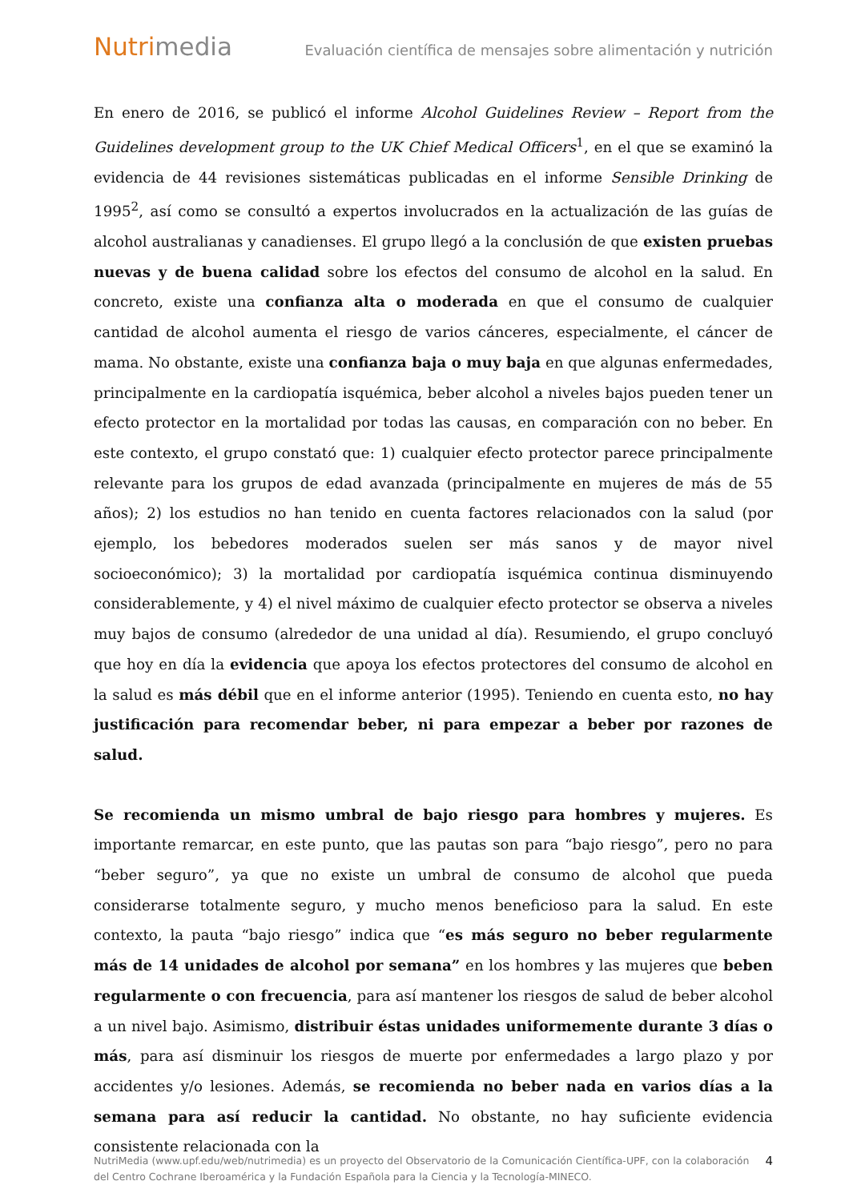Nutrimedia
Evaluación científica de mensajes sobre alimentación y nutrición
En enero de 2016, se publicó el informe Alcohol Guidelines Review – Report from the Guidelines development group to the UK Chief Medical Officers<sup>1</sup>, en el que se examinó la evidencia de 44 revisiones sistemáticas publicadas en el informe Sensible Drinking de 1995<sup>2</sup>, así como se consultó a expertos involucrados en la actualización de las guías de alcohol australianas y canadienses. El grupo llegó a la conclusión de que existen pruebas nuevas y de buena calidad sobre los efectos del consumo de alcohol en la salud. En concreto, existe una confianza alta o moderada en que el consumo de cualquier cantidad de alcohol aumenta el riesgo de varios cánceres, especialmente, el cáncer de mama. No obstante, existe una confianza baja o muy baja en que algunas enfermedades, principalmente en la cardiopatía isquémica, beber alcohol a niveles bajos pueden tener un efecto protector en la mortalidad por todas las causas, en comparación con no beber. En este contexto, el grupo constató que: 1) cualquier efecto protector parece principalmente relevante para los grupos de edad avanzada (principalmente en mujeres de más de 55 años); 2) los estudios no han tenido en cuenta factores relacionados con la salud (por ejemplo, los bebedores moderados suelen ser más sanos y de mayor nivel socioeconómico); 3) la mortalidad por cardiopatía isquémica continua disminuyendo considerablemente, y 4) el nivel máximo de cualquier efecto protector se observa a niveles muy bajos de consumo (alrededor de una unidad al día). Resumiendo, el grupo concluyó que hoy en día la evidencia que apoya los efectos protectores del consumo de alcohol en la salud es más débil que en el informe anterior (1995). Teniendo en cuenta esto, no hay justificación para recomendar beber, ni para empezar a beber por razones de salud.
Se recomienda un mismo umbral de bajo riesgo para hombres y mujeres. Es importante remarcar, en este punto, que las pautas son para “bajo riesgo”, pero no para “beber seguro”, ya que no existe un umbral de consumo de alcohol que pueda considerarse totalmente seguro, y mucho menos beneficioso para la salud. En este contexto, la pauta “bajo riesgo” indica que “es más seguro no beber regularmente más de 14 unidades de alcohol por semana” en los hombres y las mujeres que beben regularmente o con frecuencia, para así mantener los riesgos de salud de beber alcohol a un nivel bajo. Asimismo, distribuir éstas unidades uniformemente durante 3 días o más, para así disminuir los riesgos de muerte por enfermedades a largo plazo y por accidentes y/o lesiones. Además, se recomienda no beber nada en varios días a la semana para así reducir la cantidad. No obstante, no hay suficiente evidencia consistente relacionada con la
NutriMedia (www.upf.edu/web/nutrimedia) es un proyecto del Observatorio de la Comunicación Científica-UPF, con la colaboración del Centro Cochrane Iberoamérica y la Fundación Española para la Ciencia y la Tecnología-MINECO.
4